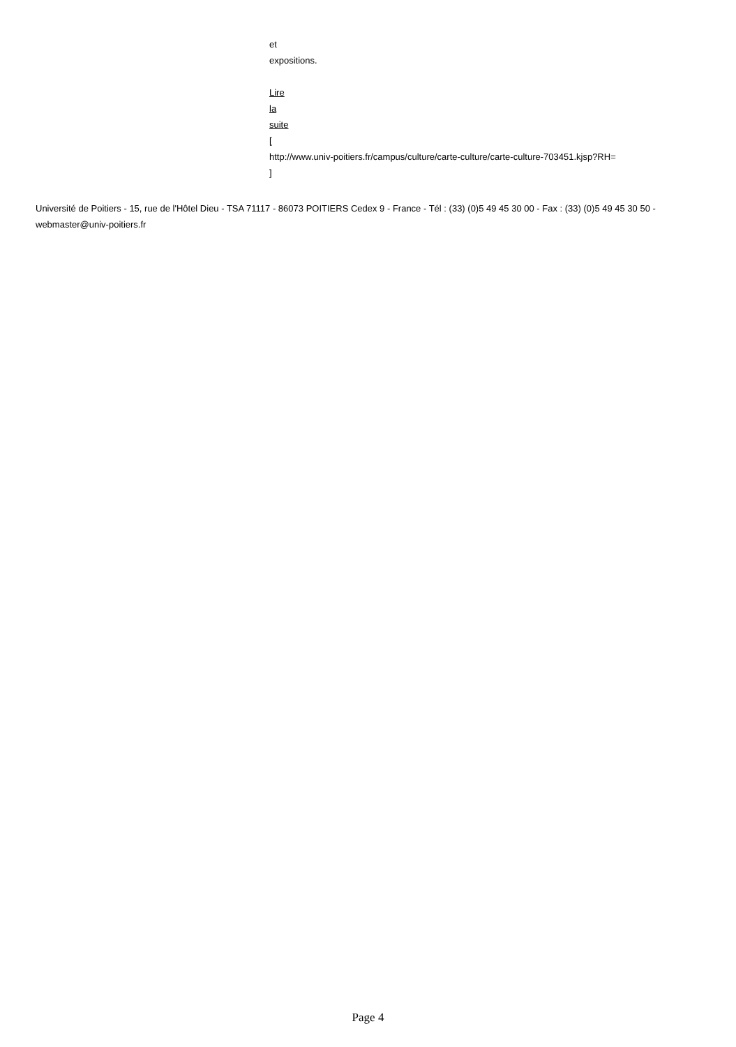et
expositions.
Lire
la
suite
[
http://www.univ-poitiers.fr/campus/culture/carte-culture/carte-culture-703451.kjsp?RH=
]
Université de Poitiers - 15, rue de l'Hôtel Dieu - TSA 71117 - 86073 POITIERS Cedex 9 - France - Tél : (33) (0)5 49 45 30 00 - Fax : (33) (0)5 49 45 30 50 - webmaster@univ-poitiers.fr
Page 4